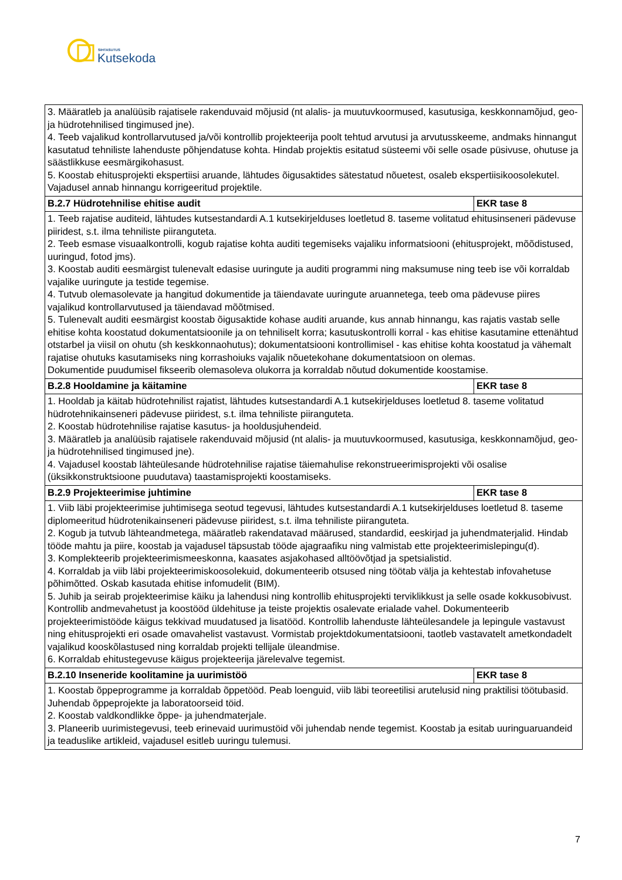SIHTASUTUS
Kutsekoda
| 3. Määratleb ja analüüsib rajatisele rakenduvaid mõjusid (nt alalis- ja muutuvkoormused, kasutusiga, keskkonnamõjud, geo- ja hüdrotehnilised tingimused jne). 4. Teeb vajalikud kontrollarvutused ja/või kontrollib projekteerija poolt tehtud arvutusi ja arvutusskeeme, andmaks hinnangut kasutatud tehniliste lahenduste põhjendatuse kohta. Hindab projektis esitatud süsteemi või selle osade püsivuse, ohutuse ja säästlikkuse eesmärgikohasust. 5. Koostab ehitusprojekti ekspertiisi aruande, lähtudes õigusaktides sätestatud nõuetest, osaleb ekspertiisikoosolekutel. Vajadusel annab hinnangu korrigeeritud projektile. | |
| B.2.7 Hüdrotehnilise ehitise audit | EKR tase 8 |
| 1. Teeb rajatise auditeid, lähtudes kutsestandardi A.1 kutsekirjelduses loetletud 8. taseme volitatud ehitusinseneri pädevuse piiridest, s.t. ilma tehniliste piiranguteta. 2. Teeb esmase visuaalkontrolli, kogub rajatise kohta auditi tegemiseks vajaliku informatsiooni (ehitusprojekt, mõõdistused, uuringud, fotod jms). 3. Koostab auditi eesmärgist tulenevalt edasise uuringute ja auditi programmi ning maksumuse ning teeb ise või korraldab vajalike uuringute ja testide tegemise. 4. Tutvub olemasolevate ja hangitud dokumentide ja täiendavate uuringute aruannetega, teeb oma pädevuse piires vajalikud kontrollarvutused ja täiendavad mõõtmised. 5. Tulenevalt auditi eesmärgist koostab õigusaktide kohase auditi aruande, kus annab hinnangu, kas rajatis vastab selle ehitise kohta koostatud dokumentatsioonile ja on tehniliselt korra; kasutuskontrolli korral - kas ehitise kasutamine ettenähtud otstarbel ja viisil on ohutu (sh keskkonnaohutus); dokumentatsiooni kontrollimisel - kas ehitise kohta koostatud ja vähemalt rajatise ohutuks kasutamiseks ning korrashoiuks vajalik nõuetekohane dokumentatsioon on olemas. Dokumentide puudumisel fikseerib olemasoleva olukorra ja korraldab nõutud dokumentide koostamise. | |
| B.2.8 Hooldamine ja käitamine | EKR tase 8 |
| 1. Hooldab ja käitab hüdrotehnilist rajatist, lähtudes kutsestandardi A.1 kutsekirjelduses loetletud 8. taseme volitatud hüdrotehnikainseneri pädevuse piiridest, s.t. ilma tehniliste piiranguteta. 2. Koostab hüdrotehnilise rajatise kasutus- ja hooldusjuhendeid. 3. Määratleb ja analüüsib rajatisele rakenduvaid mõjusid (nt alalis- ja muutuvkoormused, kasutusiga, keskkonnamõjud, geo- ja hüdrotehnilised tingimused jne). 4. Vajadusel koostab lähteülesande hüdrotehnilise rajatise täiemahulise rekonstrueerimisprojekti või osalise (üksikkonstruktsioone puudutava) taastamisprojekti koostamiseks. | |
| B.2.9 Projekteerimise juhtimine | EKR tase 8 |
| 1. Viib läbi projekteerimise juhtimisega seotud tegevusi, lähtudes kutsestandardi A.1 kutsekirjelduses loetletud 8. taseme diplomeeritud hüdrotenikainseneri pädevuse piiridest, s.t. ilma tehniliste piiranguteta. 2. Kogub ja tutvub lähteandmetega, määratleb rakendatavad määrused, standardid, eeskirjad ja juhendmaterjalid. Hindab tööde mahtu ja piire, koostab ja vajadusel täpsustab tööde ajagraafiku ning valmistab ette projekteerimislepingu(d). 3. Komplekteerib projekteerimismeeskonna, kaasates asjakohased alltöövõtjad ja spetsialistid. 4. Korraldab ja viib läbi projekteerimiskoosolekuid, dokumenteerib otsused ning töötab välja ja kehtestab infovahetuse põhimõtted. Oskab kasutada ehitise infomudelit (BIM). 5. Juhib ja seirab projekteerimise käiku ja lahendusi ning kontrollib ehitusprojekti terviklikkust ja selle osade kokkusobivust. Kontrollib andmevahetust ja koostööd üldehituse ja teiste projektis osalevate erialade vahel. Dokumenteerib projekteerimistööde käigus tekkivad muudatused ja lisatööd. Kontrollib lahenduste lähteülesandele ja lepingule vastavust ning ehitusprojekti eri osade omavahelist vastavust. Vormistab projektdokumentatsiooni, taotleb vastavatelt ametkondadelt vajalikud kooskõlastused ning korraldab projekti tellijale üleandmise. 6. Korraldab ehitustegevuse käigus projekteerija järelevalve tegemist. | |
| B.2.10 Inseneride koolitamine ja uurimistöö | EKR tase 8 |
| 1. Koostab õppeprogramme ja korraldab õppetööd. Peab loenguid, viib läbi teoreetilisi arutelusid ning praktilisi töötubasid. Juhendab õppeprojekte ja laboratoorseid töid. 2. Koostab valdkondlikke õppe- ja juhendmaterjale. 3. Planeerib uurimistegevusi, teeb erinevaid uurimustöid või juhendab nende tegemist. Koostab ja esitab uuringuaruandeid ja teaduslike artikleid, vajadusel esitleb uuringu tulemusi. | |
7